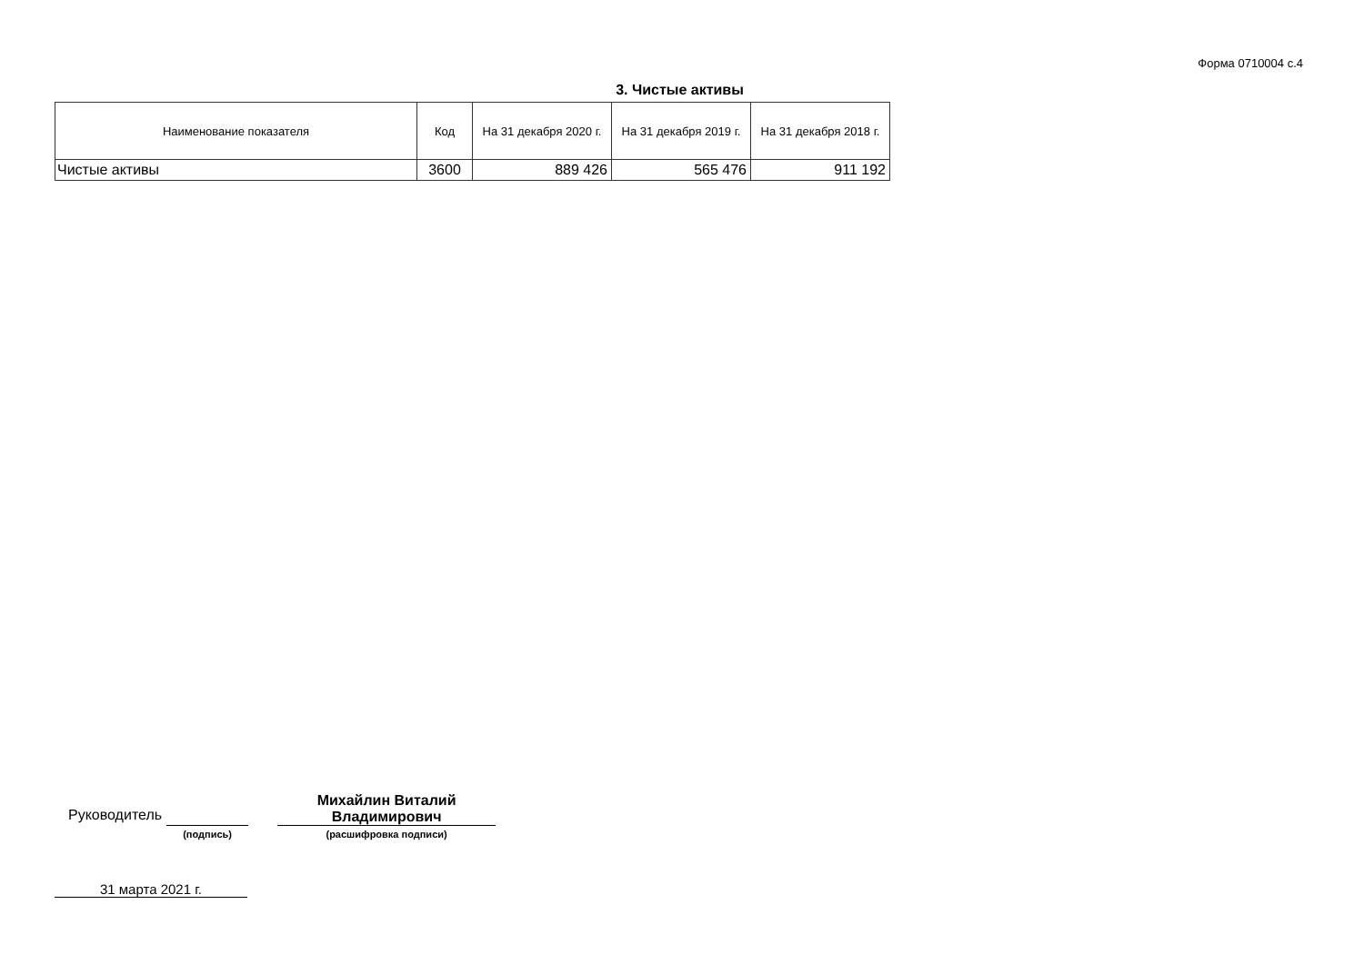Форма 0710004 с.4
3. Чистые активы
| Наименование показателя | Код | На 31 декабря 2020 г. | На 31 декабря 2019 г. | На 31 декабря 2018 г. |
| --- | --- | --- | --- | --- |
| Чистые активы | 3600 | 889 426 | 565 476 | 911 192 |
Руководитель
(подпись)
Михайлин Виталий
Владимирович
(расшифровка подписи)
31 марта 2021 г.